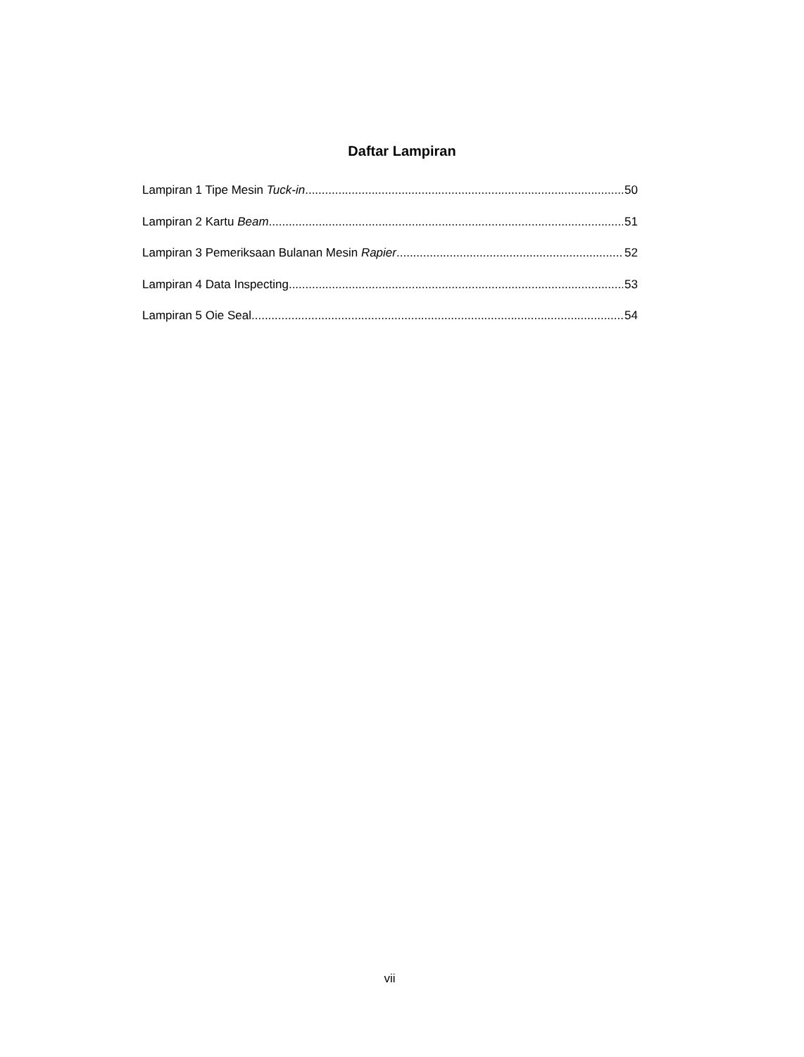Daftar Lampiran
Lampiran 1 Tipe Mesin Tuck-in 50
Lampiran 2 Kartu Beam 51
Lampiran 3 Pemeriksaan Bulanan Mesin Rapier 52
Lampiran 4 Data Inspecting 53
Lampiran 5 Oie Seal 54
vii